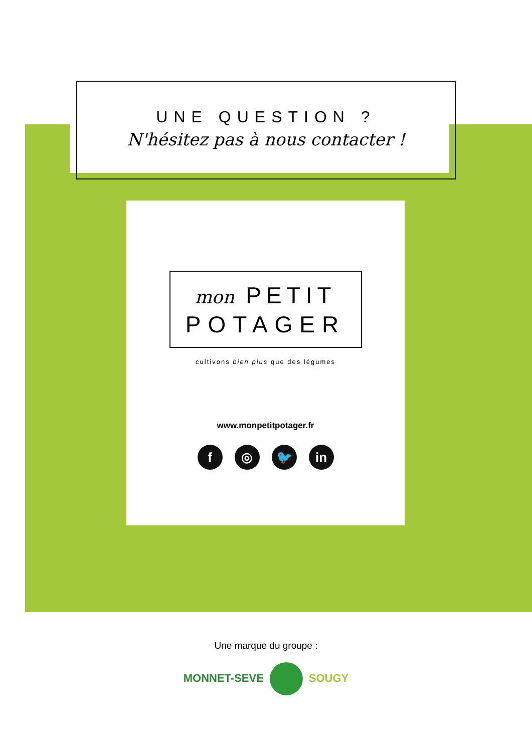UNE QUESTION ?
N'hésitez pas à nous contacter !
mon PETIT
POTAGER
cultivons bien plus que des légumes
www.monpetitpotager.fr
f ◎ 🐦 in
Une marque du groupe :
MONNET-SEVE SOUGY